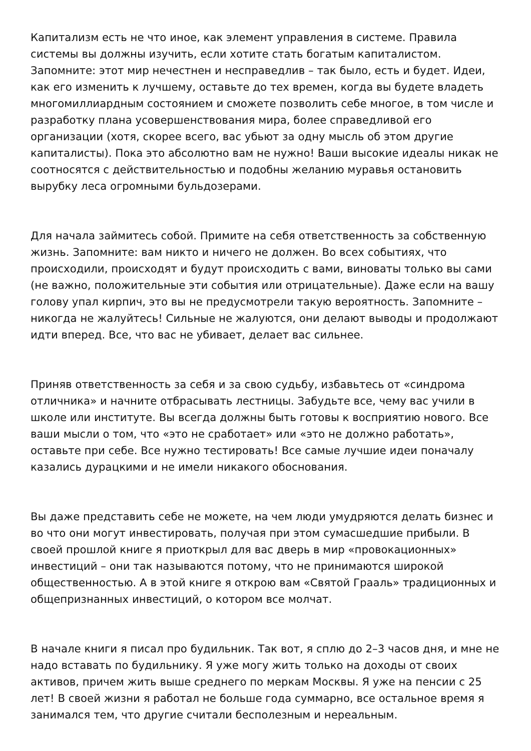Капитализм есть не что иное, как элемент управления в системе. Правила системы вы должны изучить, если хотите стать богатым капиталистом. Запомните: этот мир нечестнен и несправедлив – так было, есть и будет. Идеи, как его изменить к лучшему, оставьте до тех времен, когда вы будете владеть многомиллиардным состоянием и сможете позволить себе многое, в том числе и разработку плана усовершенствования мира, более справедливой его организации (хотя, скорее всего, вас убьют за одну мысль об этом другие капиталисты). Пока это абсолютно вам не нужно! Ваши высокие идеалы никак не соотносятся с действительностью и подобны желанию муравья остановить вырубку леса огромными бульдозерами.
Для начала займитесь собой. Примите на себя ответственность за собственную жизнь. Запомните: вам никто и ничего не должен. Во всех событиях, что происходили, происходят и будут происходить с вами, виноваты только вы сами (не важно, положительные эти события или отрицательные). Даже если на вашу голову упал кирпич, это вы не предусмотрели такую вероятность. Запомните – никогда не жалуйтесь! Сильные не жалуются, они делают выводы и продолжают идти вперед. Все, что вас не убивает, делает вас сильнее.
Приняв ответственность за себя и за свою судьбу, избавьтесь от «синдрома отличника» и начните отбрасывать лестницы. Забудьте все, чему вас учили в школе или институте. Вы всегда должны быть готовы к восприятию нового. Все ваши мысли о том, что «это не сработает» или «это не должно работать», оставьте при себе. Все нужно тестировать! Все самые лучшие идеи поначалу казались дурацкими и не имели никакого обоснования.
Вы даже представить себе не можете, на чем люди умудряются делать бизнес и во что они могут инвестировать, получая при этом сумасшедшие прибыли. В своей прошлой книге я приоткрыл для вас дверь в мир «провокационных» инвестиций – они так называются потому, что не принимаются широкой общественностью. А в этой книге я открою вам «Святой Грааль» традиционных и общепризнанных инвестиций, о котором все молчат.
В начале книги я писал про будильник. Так вот, я сплю до 2–3 часов дня, и мне не надо вставать по будильнику. Я уже могу жить только на доходы от своих активов, причем жить выше среднего по меркам Москвы. Я уже на пенсии с 25 лет! В своей жизни я работал не больше года суммарно, все остальное время я занимался тем, что другие считали бесполезным и нереальным.